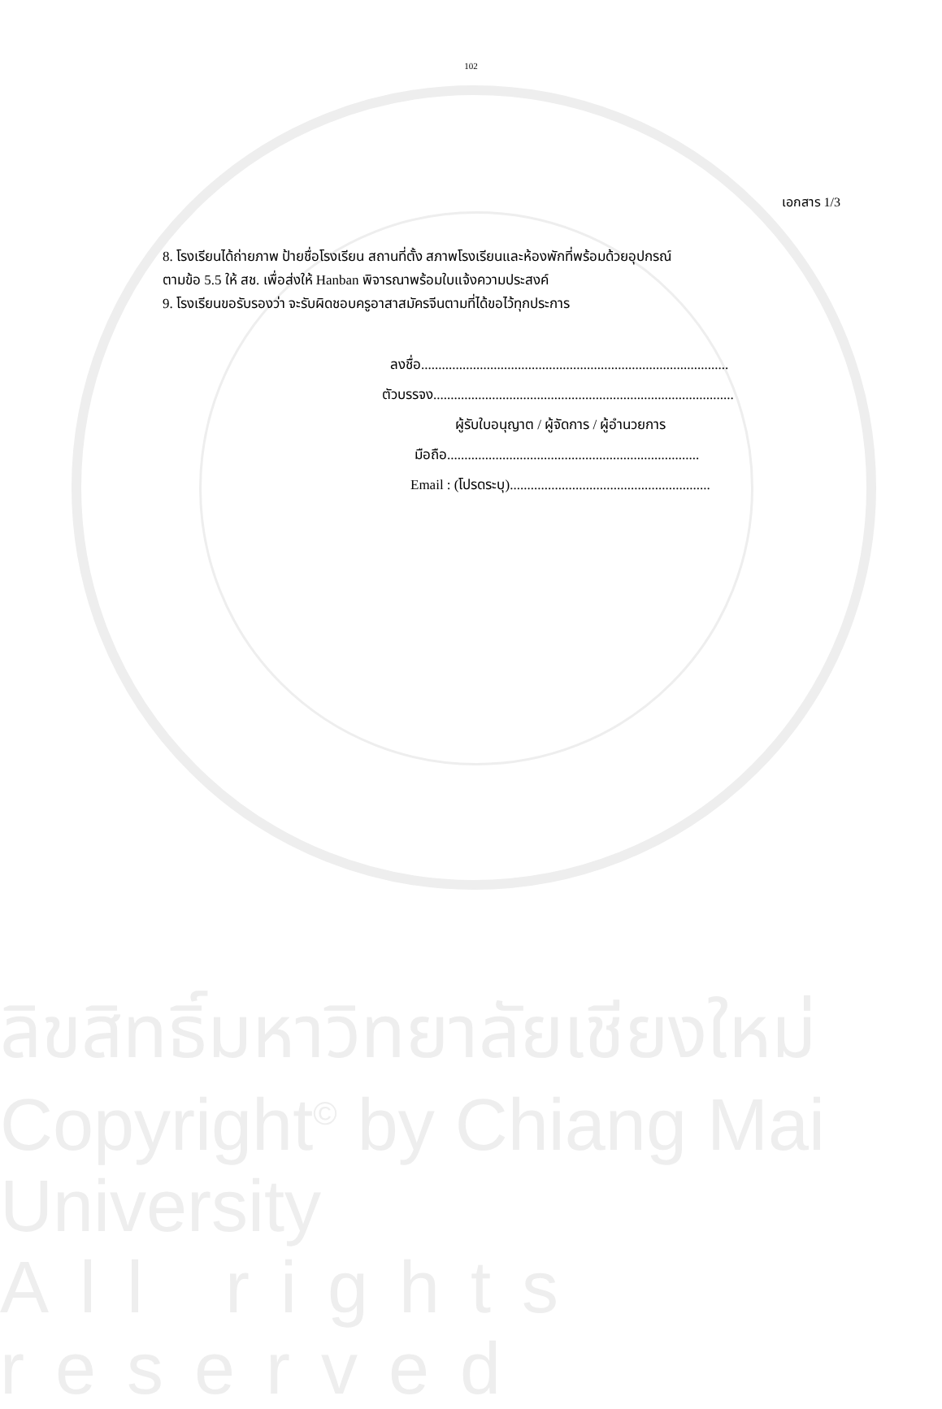102
เอกสาร 1/3
8. โรงเรียนได้ถ่ายภาพ ป้ายชื่อโรงเรียน สถานที่ตั้ง สภาพโรงเรียนและห้องพักที่พร้อมด้วยอุปกรณ์
ตามข้อ 5.5 ให้ สช. เพื่อส่งให้ Hanban พิจารณาพร้อมใบแจ้งความประสงค์
9. โรงเรียนขอรับรองว่า จะรับผิดชอบครูอาสาสมัครจีนตามที่ได้ขอไว้ทุกประการ
ลงชื่อ.........................................................................................
ตัวบรรจง.......................................................................................
ผู้รับใบอนุญาต / ผู้จัดการ / ผู้อำนวยการ
มือถือ.........................................................................
Email : (โปรดระบุ)..........................................................
ลิขสิทธิ์มหาวิทยาลัยเชียงใหม่
Copyright<sup>©</sup> by Chiang Mai University
All rights reserved